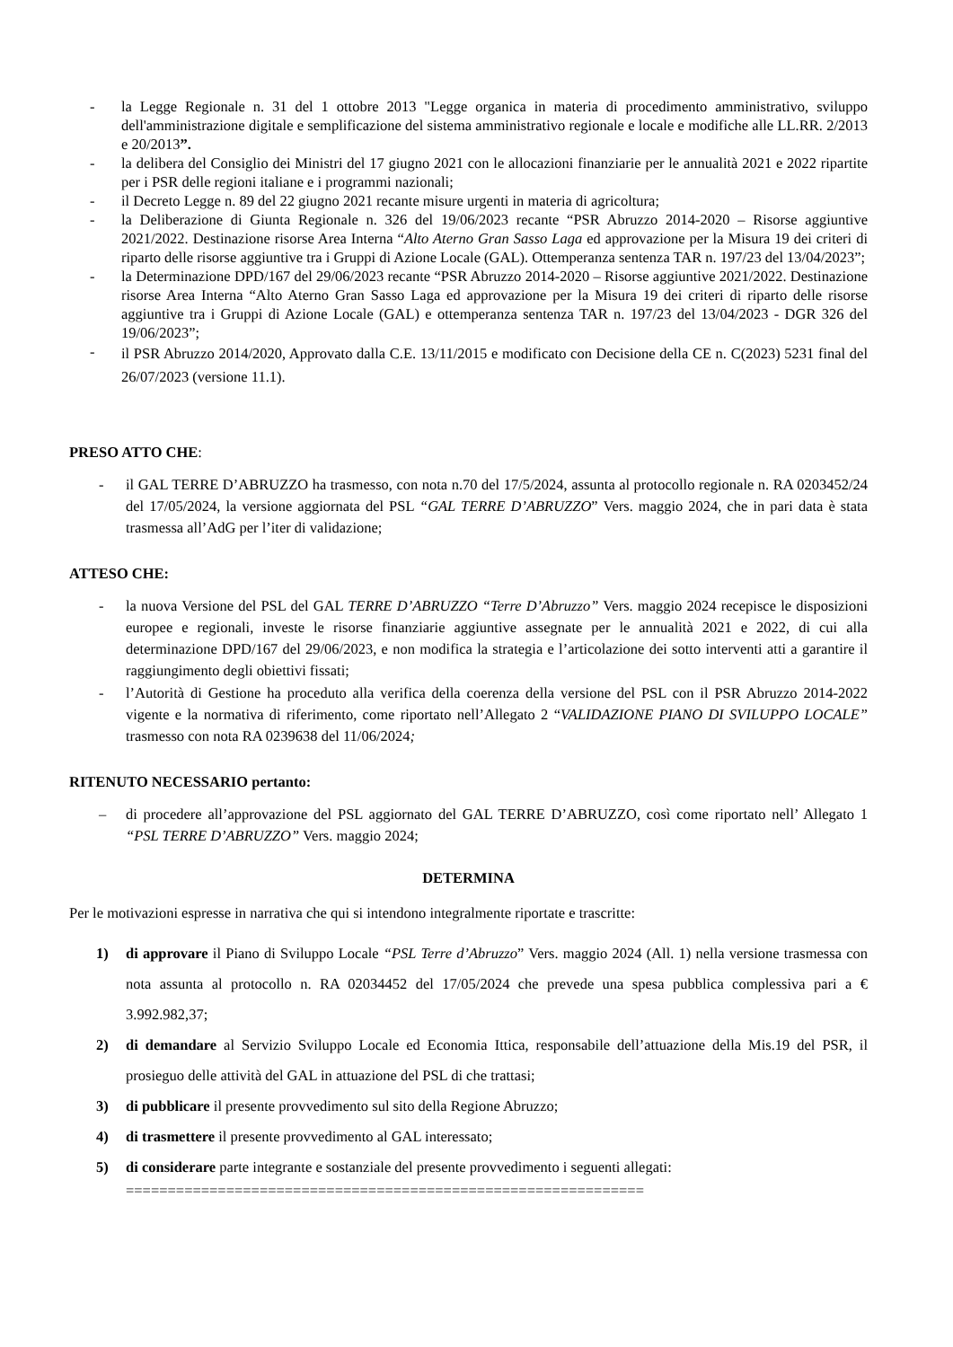- la Legge Regionale n. 31 del 1 ottobre 2013 "Legge organica in materia di procedimento amministrativo, sviluppo dell'amministrazione digitale e semplificazione del sistema amministrativo regionale e locale e modifiche alle LL.RR. 2/2013 e 20/2013”.
- la delibera del Consiglio dei Ministri del 17 giugno 2021 con le allocazioni finanziarie per le annualità 2021 e 2022 ripartite per i PSR delle regioni italiane e i programmi nazionali;
- il Decreto Legge n. 89 del 22 giugno 2021 recante misure urgenti in materia di agricoltura;
- la Deliberazione di Giunta Regionale n. 326 del 19/06/2023 recante “PSR Abruzzo 2014-2020 – Risorse aggiuntive 2021/2022. Destinazione risorse Area Interna “Alto Aterno Gran Sasso Laga ed approvazione per la Misura 19 dei criteri di riparto delle risorse aggiuntive tra i Gruppi di Azione Locale (GAL). Ottemperanza sentenza TAR n. 197/23 del 13/04/2023”;
- la Determinazione DPD/167 del 29/06/2023 recante “PSR Abruzzo 2014-2020 – Risorse aggiuntive 2021/2022. Destinazione risorse Area Interna “Alto Aterno Gran Sasso Laga ed approvazione per la Misura 19 dei criteri di riparto delle risorse aggiuntive tra i Gruppi di Azione Locale (GAL) e ottemperanza sentenza TAR n. 197/23 del 13/04/2023 - DGR 326 del 19/06/2023”;
- il PSR Abruzzo 2014/2020, Approvato dalla C.E. 13/11/2015 e modificato con Decisione della CE n. C(2023) 5231 final del 26/07/2023 (versione 11.1).
PRESO ATTO CHE:
- il GAL TERRE D’ABRUZZO ha trasmesso, con nota n.70 del 17/5/2024, assunta al protocollo regionale n. RA 0203452/24 del 17/05/2024, la versione aggiornata del PSL “GAL TERRE D’ABRUZZO” Vers. maggio 2024, che in pari data è stata trasmessa all’AdG per l’iter di validazione;
ATTESO CHE:
- la nuova Versione del PSL del GAL TERRE D’ABRUZZO “Terre D’Abruzzo” Vers. maggio 2024 recepisce le disposizioni europee e regionali, investe le risorse finanziarie aggiuntive assegnate per le annualità 2021 e 2022, di cui alla determinazione DPD/167 del 29/06/2023, e non modifica la strategia e l’articolazione dei sotto interventi atti a garantire il raggiungimento degli obiettivi fissati;
- l’Autorità di Gestione ha proceduto alla verifica della coerenza della versione del PSL con il PSR Abruzzo 2014-2022 vigente e la normativa di riferimento, come riportato nell’Allegato 2 “VALIDAZIONE PIANO DI SVILUPPO LOCALE” trasmesso con nota RA 0239638 del 11/06/2024;
RITENUTO NECESSARIO pertanto:
– di procedere all’approvazione del PSL aggiornato del GAL TERRE D’ABRUZZO, così come riportato nell’ Allegato 1 “PSL TERRE D’ABRUZZO” Vers. maggio 2024;
DETERMINA
Per le motivazioni espresse in narrativa che qui si intendono integralmente riportate e trascritte:
1) di approvare il Piano di Sviluppo Locale “PSL Terre d’Abruzzo” Vers. maggio 2024 (All. 1) nella versione trasmessa con nota assunta al protocollo n. RA 02034452 del 17/05/2024 che prevede una spesa pubblica complessiva pari a € 3.992.982,37;
2) di demandare al Servizio Sviluppo Locale ed Economia Ittica, responsabile dell’attuazione della Mis.19 del PSR, il prosieguo delle attività del GAL in attuazione del PSL di che trattasi;
3) di pubblicare il presente provvedimento sul sito della Regione Abruzzo;
4) di trasmettere il presente provvedimento al GAL interessato;
5) di considerare parte integrante e sostanziale del presente provvedimento i seguenti allegati:
==============================================================